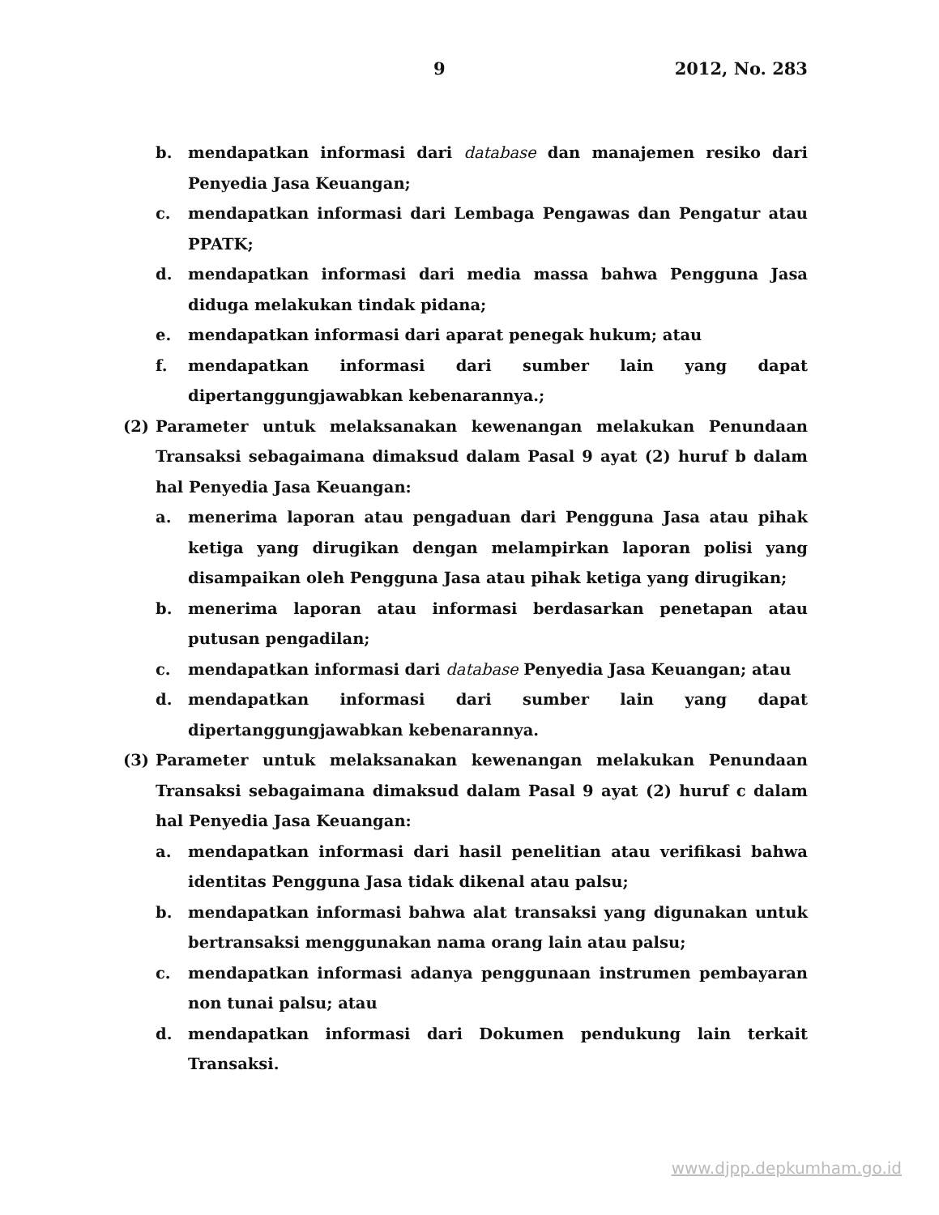9 2012, No. 283
b. mendapatkan informasi dari database dan manajemen resiko dari Penyedia Jasa Keuangan;
c. mendapatkan informasi dari Lembaga Pengawas dan Pengatur atau PPATK;
d. mendapatkan informasi dari media massa bahwa Pengguna Jasa diduga melakukan tindak pidana;
e. mendapatkan informasi dari aparat penegak hukum; atau
f. mendapatkan informasi dari sumber lain yang dapat dipertanggungjawabkan kebenarannya.;
(2) Parameter untuk melaksanakan kewenangan melakukan Penundaan Transaksi sebagaimana dimaksud dalam Pasal 9 ayat (2) huruf b dalam hal Penyedia Jasa Keuangan:
a. menerima laporan atau pengaduan dari Pengguna Jasa atau pihak ketiga yang dirugikan dengan melampirkan laporan polisi yang disampaikan oleh Pengguna Jasa atau pihak ketiga yang dirugikan;
b. menerima laporan atau informasi berdasarkan penetapan atau putusan pengadilan;
c. mendapatkan informasi dari database Penyedia Jasa Keuangan; atau
d. mendapatkan informasi dari sumber lain yang dapat dipertanggungjawabkan kebenarannya.
(3) Parameter untuk melaksanakan kewenangan melakukan Penundaan Transaksi sebagaimana dimaksud dalam Pasal 9 ayat (2) huruf c dalam hal Penyedia Jasa Keuangan:
a. mendapatkan informasi dari hasil penelitian atau verifikasi bahwa identitas Pengguna Jasa tidak dikenal atau palsu;
b. mendapatkan informasi bahwa alat transaksi yang digunakan untuk bertransaksi menggunakan nama orang lain atau palsu;
c. mendapatkan informasi adanya penggunaan instrumen pembayaran non tunai palsu; atau
d. mendapatkan informasi dari Dokumen pendukung lain terkait Transaksi.
www.djpp.depkumham.go.id